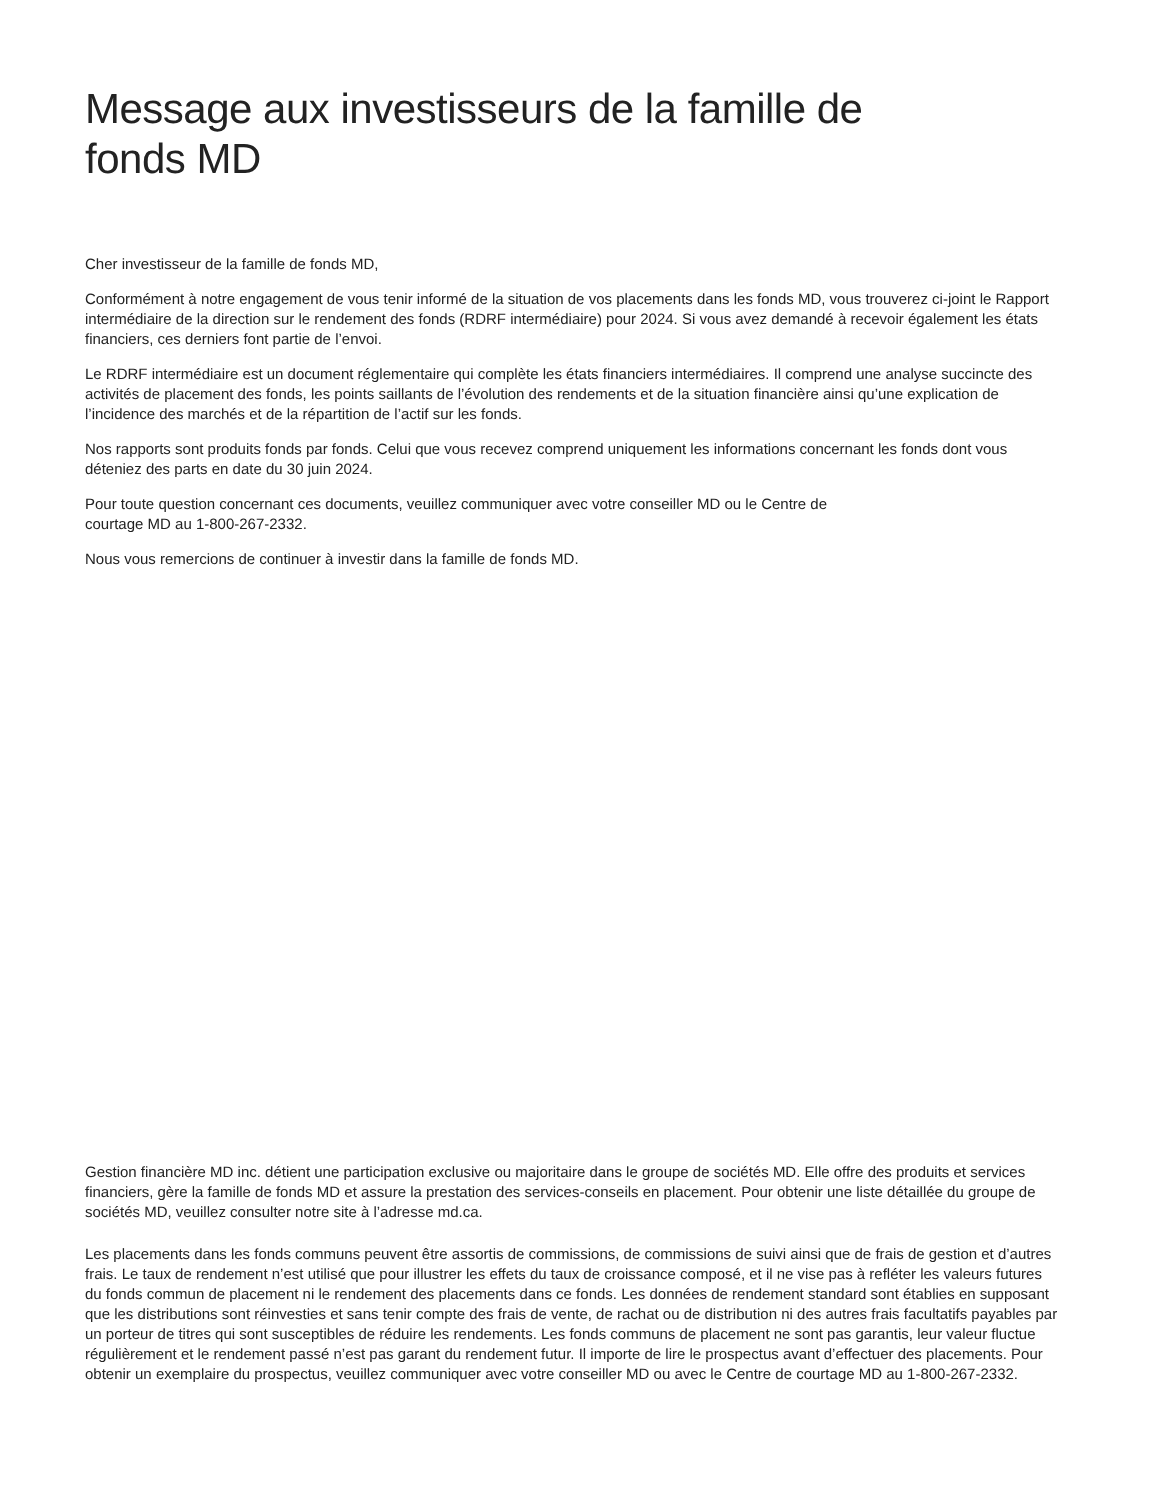Message aux investisseurs de la famille de
fonds MD
Cher investisseur de la famille de fonds MD,
Conformément à notre engagement de vous tenir informé de la situation de vos placements dans les fonds MD, vous trouverez ci-joint le Rapport intermédiaire de la direction sur le rendement des fonds (RDRF intermédiaire) pour 2024. Si vous avez demandé à recevoir également les états financiers, ces derniers font partie de l’envoi.
Le RDRF intermédiaire est un document réglementaire qui complète les états financiers intermédiaires. Il comprend une analyse succincte des activités de placement des fonds, les points saillants de l’évolution des rendements et de la situation financière ainsi qu’une explication de l’incidence des marchés et de la répartition de l’actif sur les fonds.
Nos rapports sont produits fonds par fonds. Celui que vous recevez comprend uniquement les informations concernant les fonds dont vous déteniez des parts en date du 30 juin 2024.
Pour toute question concernant ces documents, veuillez communiquer avec votre conseiller MD ou le Centre de
courtage MD au 1-800-267-2332.
Nous vous remercions de continuer à investir dans la famille de fonds MD.
Gestion financière MD inc. détient une participation exclusive ou majoritaire dans le groupe de sociétés MD. Elle offre des produits et services financiers, gère la famille de fonds MD et assure la prestation des services-conseils en placement. Pour obtenir une liste détaillée du groupe de sociétés MD, veuillez consulter notre site à l’adresse md.ca.
Les placements dans les fonds communs peuvent être assortis de commissions, de commissions de suivi ainsi que de frais de gestion et d’autres frais. Le taux de rendement n’est utilisé que pour illustrer les effets du taux de croissance composé, et il ne vise pas à refléter les valeurs futures du fonds commun de placement ni le rendement des placements dans ce fonds. Les données de rendement standard sont établies en supposant que les distributions sont réinvesties et sans tenir compte des frais de vente, de rachat ou de distribution ni des autres frais facultatifs payables par un porteur de titres qui sont susceptibles de réduire les rendements. Les fonds communs de placement ne sont pas garantis, leur valeur fluctue régulièrement et le rendement passé n’est pas garant du rendement futur. Il importe de lire le prospectus avant d’effectuer des placements. Pour obtenir un exemplaire du prospectus, veuillez communiquer avec votre conseiller MD ou avec le Centre de courtage MD au 1-800-267-2332.